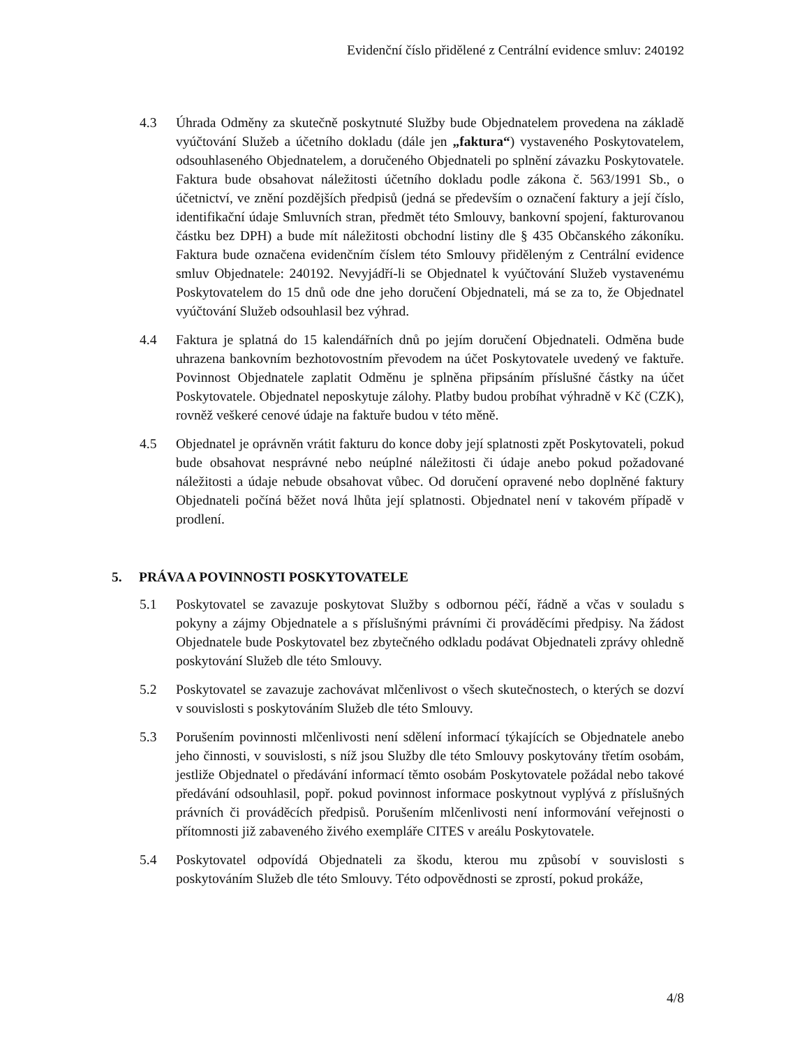Evidenční číslo přidělené z Centrální evidence smluv: 240192
4.3 Úhrada Odměny za skutečně poskytnuté Služby bude Objednatelem provedena na základě vyúčtování Služeb a účetního dokladu (dále jen „faktura“) vystaveného Poskytovatelem, odsouhlaseného Objednatelem, a doručeného Objednateli po splnění závazku Poskytovatele. Faktura bude obsahovat náležitosti účetního dokladu podle zákona č. 563/1991 Sb., o účetnictví, ve znění pozdějších předpisů (jedná se především o označení faktury a její číslo, identifikační údaje Smluvních stran, předmět této Smlouvy, bankovní spojení, fakturovanou částku bez DPH) a bude mít náležitosti obchodní listiny dle § 435 Občanského zákoníku. Faktura bude označena evidenčním číslem této Smlouvy přiděleným z Centrální evidence smluv Objednatele: 240192. Nevyjádří-li se Objednatel k vyúčtování Služeb vystavenému Poskytovatelem do 15 dnů ode dne jeho doručení Objednateli, má se za to, že Objednatel vyúčtování Služeb odsouhlasil bez výhrad.
4.4 Faktura je splatná do 15 kalendářních dnů po jejím doručení Objednateli. Odměna bude uhrazena bankovním bezhotovostním převodem na účet Poskytovatele uvedený ve faktuře. Povinnost Objednatele zaplatit Odměnu je splněna připsáním příslušné částky na účet Poskytovatele. Objednatel neposkytuje zálohy. Platby budou probíhat výhradně v Kč (CZK), rovněž veškeré cenové údaje na faktuře budou v této měně.
4.5 Objednatel je oprávněn vrátit fakturu do konce doby její splatnosti zpět Poskytovateli, pokud bude obsahovat nesprávné nebo neúplné náležitosti či údaje anebo pokud požadované náležitosti a údaje nebude obsahovat vůbec. Od doručení opravené nebo doplněné faktury Objednateli počíná běžet nová lhůta její splatnosti. Objednatel není v takovém případě v prodlení.
5. PRÁVA A POVINNOSTI POSKYTOVATELE
5.1 Poskytovatel se zavazuje poskytovat Služby s odbornou péčí, řádně a včas v souladu s pokyny a zájmy Objednatele a s příslušnými právními či prováděcími předpisy. Na žádost Objednatele bude Poskytovatel bez zbytečného odkladu podávat Objednateli zprávy ohledně poskytování Služeb dle této Smlouvy.
5.2 Poskytovatel se zavazuje zachovávat mlčenlivost o všech skutečnostech, o kterých se dozví v souvislosti s poskytováním Služeb dle této Smlouvy.
5.3 Porušením povinnosti mlčenlivosti není sdělení informací týkajících se Objednatele anebo jeho činnosti, v souvislosti, s níž jsou Služby dle této Smlouvy poskytovány třetím osobám, jestliže Objednatel o předávání informací těmto osobám Poskytovatele požádal nebo takové předávání odsouhlasil, popř. pokud povinnost informace poskytnout vyplývá z příslušných právních či prováděcích předpisů. Porušením mlčenlivosti není informování veřejnosti o přítomnosti již zabaveného živého exempláře CITES v areálu Poskytovatele.
5.4 Poskytovatel odpovídá Objednateli za škodu, kterou mu způsobí v souvislosti s poskytováním Služeb dle této Smlouvy. Této odpovědnosti se zprostí, pokud prokáže,
4/8